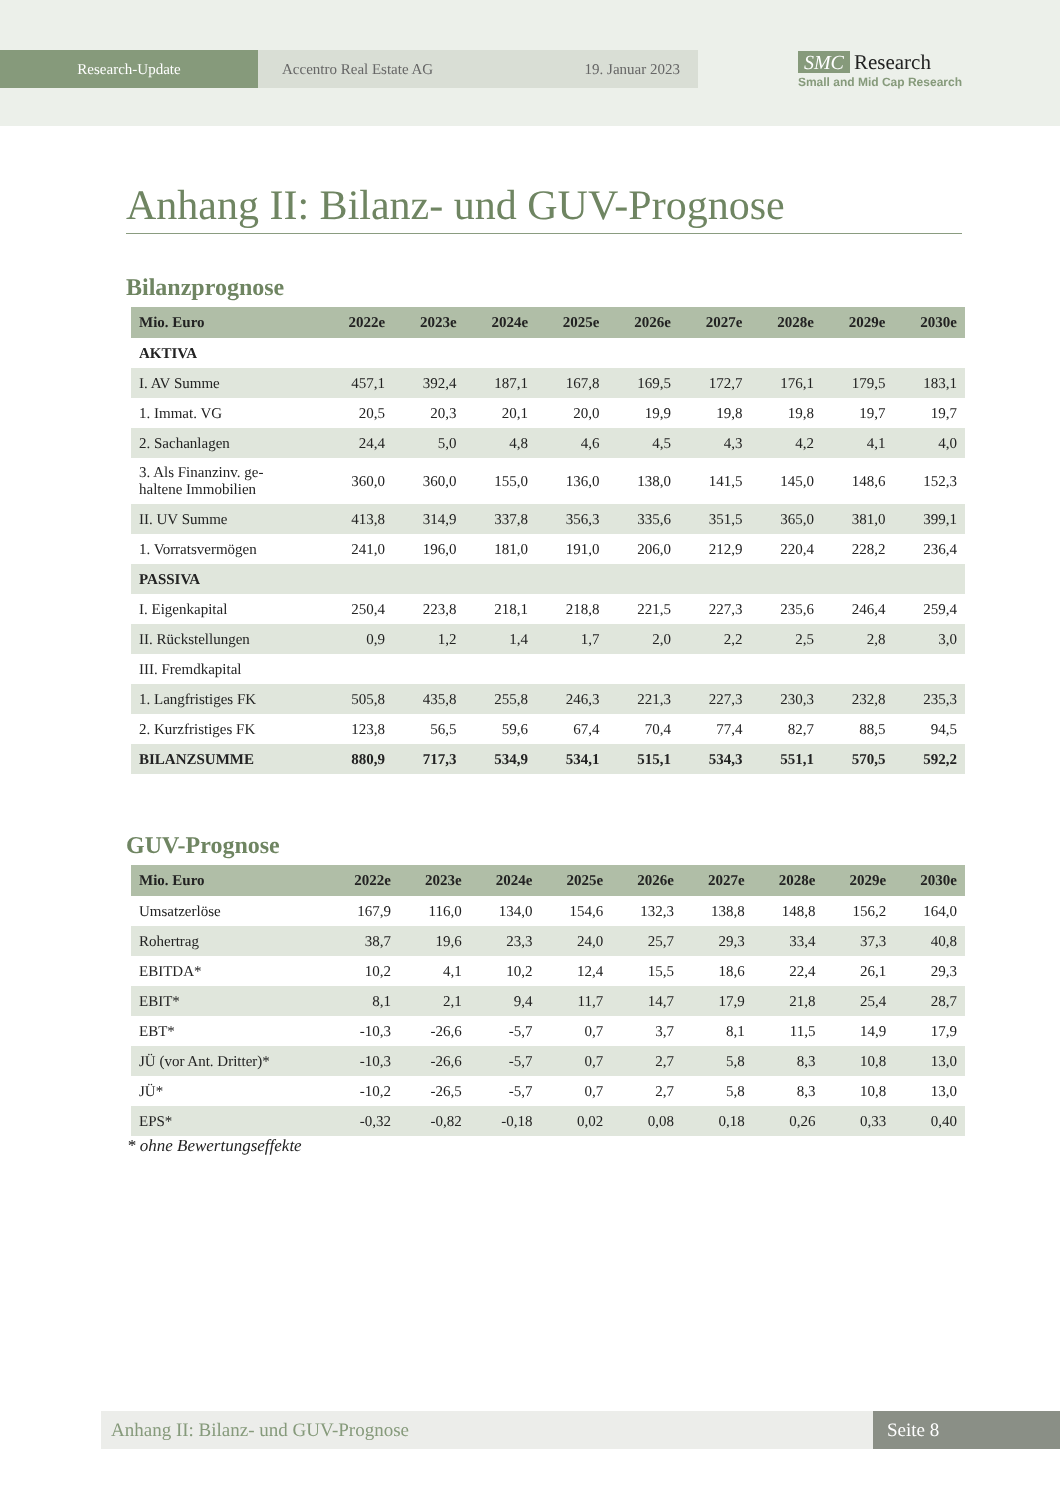Research-Update Accentro Real Estate AG 19. Januar 2023
SMC Research
Small and Mid Cap Research
Anhang II: Bilanz- und GUV-Prognose
Bilanzprognose
| Mio. Euro | 2022e | 2023e | 2024e | 2025e | 2026e | 2027e | 2028e | 2029e | 2030e |
| --- | --- | --- | --- | --- | --- | --- | --- | --- | --- |
| AKTIVA | | | | | | | | | |
| I. AV Summe | 457,1 | 392,4 | 187,1 | 167,8 | 169,5 | 172,7 | 176,1 | 179,5 | 183,1 |
| 1. Immat. VG | 20,5 | 20,3 | 20,1 | 20,0 | 19,9 | 19,8 | 19,8 | 19,7 | 19,7 |
| 2. Sachanlagen | 24,4 | 5,0 | 4,8 | 4,6 | 4,5 | 4,3 | 4,2 | 4,1 | 4,0 |
| 3. Als Finanzinv. ge- haltene Immobilien | 360,0 | 360,0 | 155,0 | 136,0 | 138,0 | 141,5 | 145,0 | 148,6 | 152,3 |
| II. UV Summe | 413,8 | 314,9 | 337,8 | 356,3 | 335,6 | 351,5 | 365,0 | 381,0 | 399,1 |
| 1. Vorratsvermögen | 241,0 | 196,0 | 181,0 | 191,0 | 206,0 | 212,9 | 220,4 | 228,2 | 236,4 |
| PASSIVA | | | | | | | | | |
| I. Eigenkapital | 250,4 | 223,8 | 218,1 | 218,8 | 221,5 | 227,3 | 235,6 | 246,4 | 259,4 |
| II. Rückstellungen | 0,9 | 1,2 | 1,4 | 1,7 | 2,0 | 2,2 | 2,5 | 2,8 | 3,0 |
| III. Fremdkapital | | | | | | | | | |
| 1. Langfristiges FK | 505,8 | 435,8 | 255,8 | 246,3 | 221,3 | 227,3 | 230,3 | 232,8 | 235,3 |
| 2. Kurzfristiges FK | 123,8 | 56,5 | 59,6 | 67,4 | 70,4 | 77,4 | 82,7 | 88,5 | 94,5 |
| BILANZSUMME | 880,9 | 717,3 | 534,9 | 534,1 | 515,1 | 534,3 | 551,1 | 570,5 | 592,2 |
GUV-Prognose
| Mio. Euro | 2022e | 2023e | 2024e | 2025e | 2026e | 2027e | 2028e | 2029e | 2030e |
| --- | --- | --- | --- | --- | --- | --- | --- | --- | --- |
| Umsatzerlöse | 167,9 | 116,0 | 134,0 | 154,6 | 132,3 | 138,8 | 148,8 | 156,2 | 164,0 |
| Rohertrag | 38,7 | 19,6 | 23,3 | 24,0 | 25,7 | 29,3 | 33,4 | 37,3 | 40,8 |
| EBITDA* | 10,2 | 4,1 | 10,2 | 12,4 | 15,5 | 18,6 | 22,4 | 26,1 | 29,3 |
| EBIT* | 8,1 | 2,1 | 9,4 | 11,7 | 14,7 | 17,9 | 21,8 | 25,4 | 28,7 |
| EBT* | -10,3 | -26,6 | -5,7 | 0,7 | 3,7 | 8,1 | 11,5 | 14,9 | 17,9 |
| JÜ (vor Ant. Dritter)* | -10,3 | -26,6 | -5,7 | 0,7 | 2,7 | 5,8 | 8,3 | 10,8 | 13,0 |
| JÜ* | -10,2 | -26,5 | -5,7 | 0,7 | 2,7 | 5,8 | 8,3 | 10,8 | 13,0 |
| EPS* | -0,32 | -0,82 | -0,18 | 0,02 | 0,08 | 0,18 | 0,26 | 0,33 | 0,40 |
* ohne Bewertungseffekte
Anhang II: Bilanz- und GUV-Prognose
Seite 8